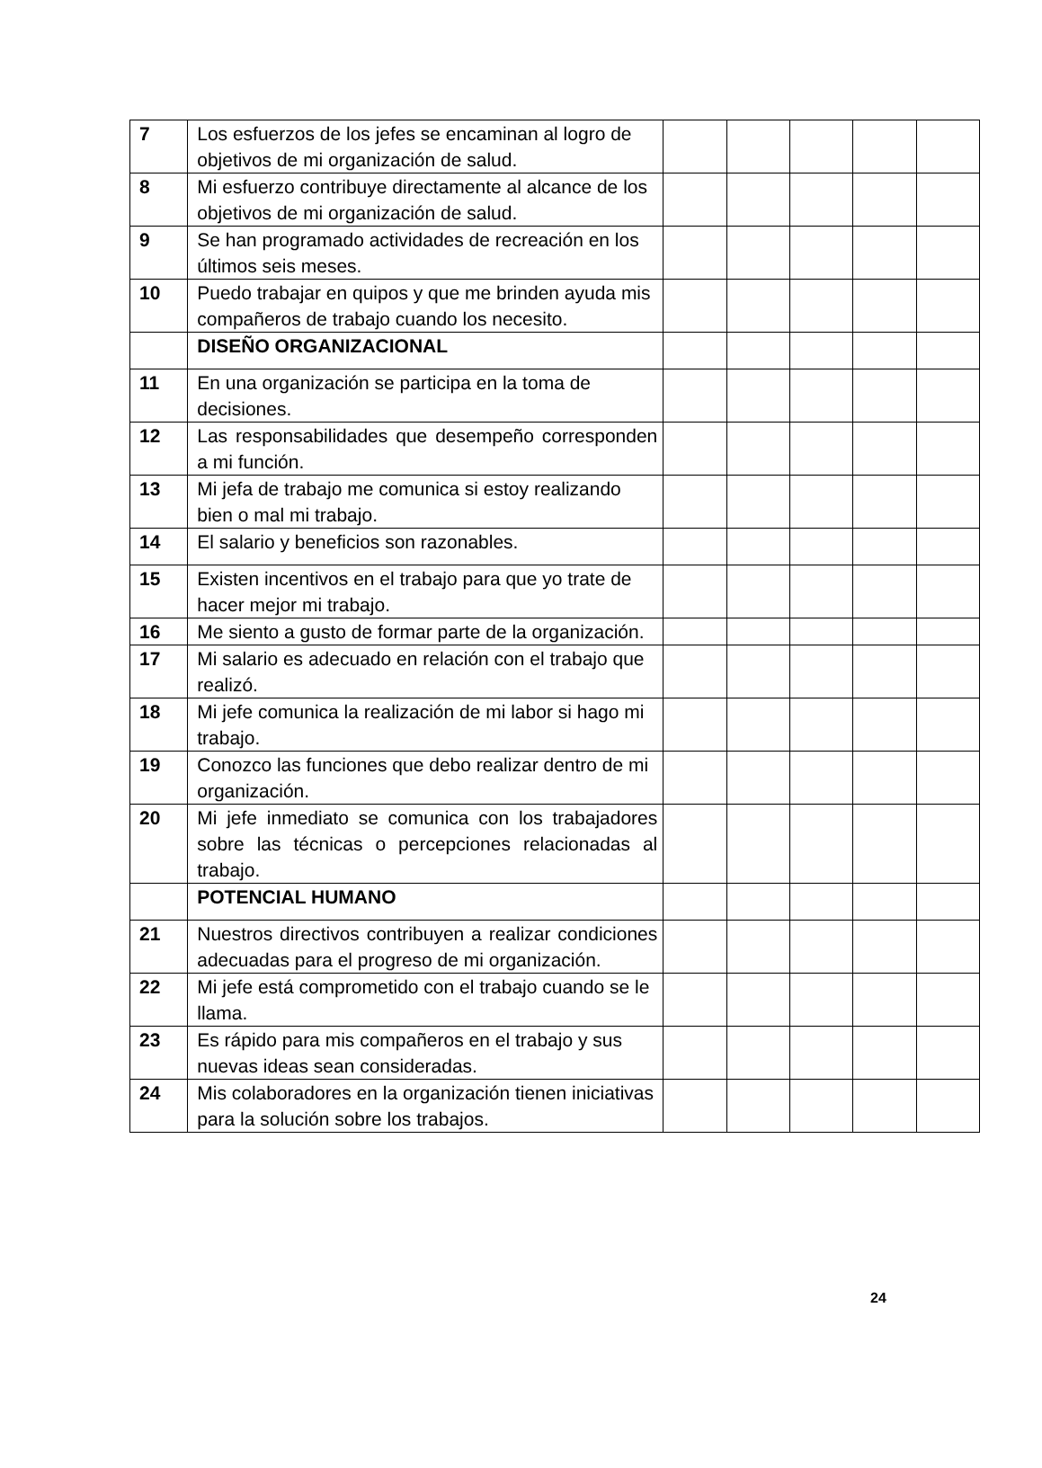| 7 | Los esfuerzos de los jefes se encaminan al logro de objetivos de mi organización de salud. | | | | | |
| 8 | Mi esfuerzo contribuye directamente al alcance de los objetivos de mi organización de salud. | | | | | |
| 9 | Se han programado actividades de recreación en los últimos seis meses. | | | | | |
| 10 | Puedo trabajar en quipos y que me brinden ayuda mis compañeros de trabajo cuando los necesito. | | | | | |
| | DISEÑO ORGANIZACIONAL | | | | | |
| 11 | En una organización se participa en la toma de decisiones. | | | | | |
| 12 | Las responsabilidades que desempeño corresponden a mi función. | | | | | |
| 13 | Mi jefa de trabajo me comunica si estoy realizando bien o mal mi trabajo. | | | | | |
| 14 | El salario y beneficios son razonables. | | | | | |
| 15 | Existen incentivos en el trabajo para que yo trate de hacer mejor mi trabajo. | | | | | |
| 16 | Me siento a gusto de formar parte de la organización. | | | | | |
| 17 | Mi salario es adecuado en relación con el trabajo que realizó. | | | | | |
| 18 | Mi jefe comunica la realización de mi labor si hago mi trabajo. | | | | | |
| 19 | Conozco las funciones que debo realizar dentro de mi organización. | | | | | |
| 20 | Mi jefe inmediato se comunica con los trabajadores sobre las técnicas o percepciones relacionadas al trabajo. | | | | | |
| | POTENCIAL HUMANO | | | | | |
| 21 | Nuestros directivos contribuyen a realizar condiciones adecuadas para el progreso de mi organización. | | | | | |
| 22 | Mi jefe está comprometido con el trabajo cuando se le llama. | | | | | |
| 23 | Es rápido para mis compañeros en el trabajo y sus nuevas ideas sean consideradas. | | | | | |
| 24 | Mis colaboradores en la organización tienen iniciativas para la solución sobre los trabajos. | | | | | |
24